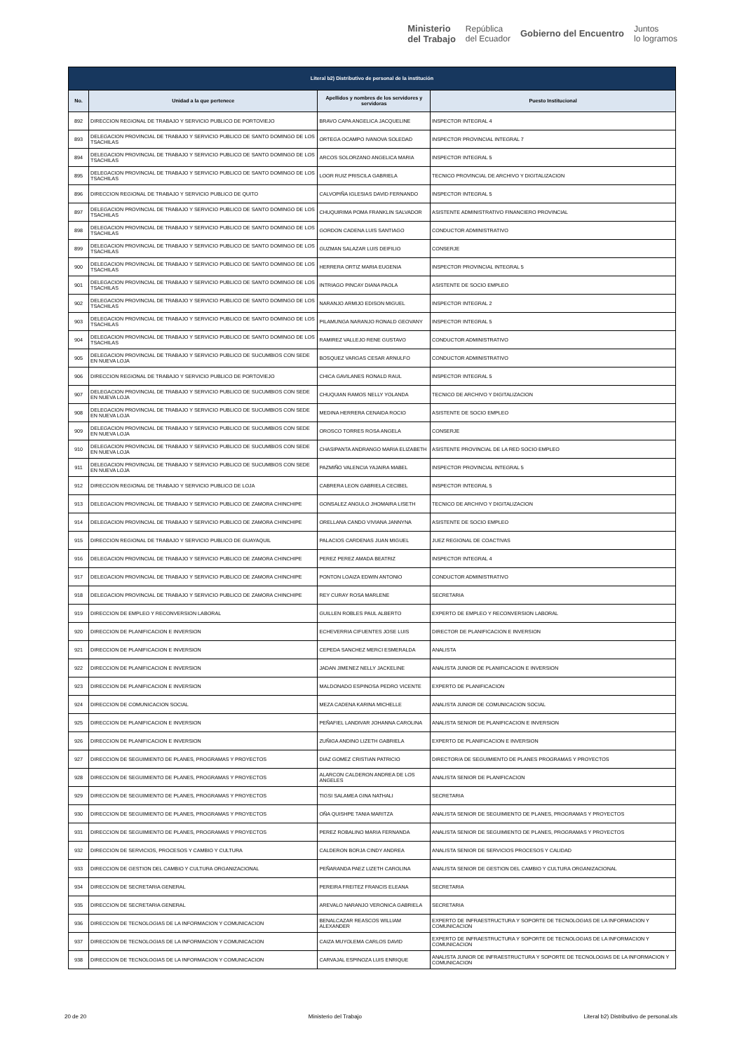Ministerio
del Trabajo República
del Ecuador Gobierno del Encuentro Juntos
lo logramos
| Literal b2) Distributivo de personal de la institución | | | |
| --- | --- | --- | --- |
| No. | Unidad a la que pertenece | Apellidos y nombres de los servidores y servidoras | Puesto Institucional |
| 892 | DIRECCION REGIONAL DE TRABAJO Y SERVICIO PUBLICO DE PORTOVIEJO | BRAVO CAPA ANGELICA JACQUELINE | INSPECTOR INTEGRAL 4 |
| 893 | DELEGACION PROVINCIAL DE TRABAJO Y SERVICIO PUBLICO DE SANTO DOMINGO DE LOS TSACHILAS | ORTEGA OCAMPO IVANOVA SOLEDAD | INSPECTOR PROVINCIAL INTEGRAL 7 |
| 894 | DELEGACION PROVINCIAL DE TRABAJO Y SERVICIO PUBLICO DE SANTO DOMINGO DE LOS TSACHILAS | ARCOS SOLORZANO ANGELICA MARIA | INSPECTOR INTEGRAL 5 |
| 895 | DELEGACION PROVINCIAL DE TRABAJO Y SERVICIO PUBLICO DE SANTO DOMINGO DE LOS TSACHILAS | LOOR RUIZ PRISCILA GABRIELA | TECNICO PROVINCIAL DE ARCHIVO Y DIGITALIZACION |
| 896 | DIRECCION REGIONAL DE TRABAJO Y SERVICIO PUBLICO DE QUITO | CALVOPIÑA IGLESIAS DAVID FERNANDO | INSPECTOR INTEGRAL 5 |
| 897 | DELEGACION PROVINCIAL DE TRABAJO Y SERVICIO PUBLICO DE SANTO DOMINGO DE LOS TSACHILAS | CHUQUIRIMA POMA FRANKLIN SALVADOR | ASISTENTE ADMINISTRATIVO FINANCIERO PROVINCIAL |
| 898 | DELEGACION PROVINCIAL DE TRABAJO Y SERVICIO PUBLICO DE SANTO DOMINGO DE LOS TSACHILAS | GORDON CADENA LUIS SANTIAGO | CONDUCTOR ADMINISTRATIVO |
| 899 | DELEGACION PROVINCIAL DE TRABAJO Y SERVICIO PUBLICO DE SANTO DOMINGO DE LOS TSACHILAS | GUZMAN SALAZAR LUIS DEIFILIO | CONSERJE |
| 900 | DELEGACION PROVINCIAL DE TRABAJO Y SERVICIO PUBLICO DE SANTO DOMINGO DE LOS TSACHILAS | HERRERA ORTIZ MARIA EUGENIA | INSPECTOR PROVINCIAL INTEGRAL 5 |
| 901 | DELEGACION PROVINCIAL DE TRABAJO Y SERVICIO PUBLICO DE SANTO DOMINGO DE LOS TSACHILAS | INTRIAGO PINCAY DIANA PAOLA | ASISTENTE DE SOCIO EMPLEO |
| 902 | DELEGACION PROVINCIAL DE TRABAJO Y SERVICIO PUBLICO DE SANTO DOMINGO DE LOS TSACHILAS | NARANJO ARMIJO EDISON MIGUEL | INSPECTOR INTEGRAL 2 |
| 903 | DELEGACION PROVINCIAL DE TRABAJO Y SERVICIO PUBLICO DE SANTO DOMINGO DE LOS TSACHILAS | PILAMUNGA NARANJO RONALD GEOVANY | INSPECTOR INTEGRAL 5 |
| 904 | DELEGACION PROVINCIAL DE TRABAJO Y SERVICIO PUBLICO DE SANTO DOMINGO DE LOS TSACHILAS | RAMIREZ VALLEJO RENE GUSTAVO | CONDUCTOR ADMINISTRATIVO |
| 905 | DELEGACION PROVINCIAL DE TRABAJO Y SERVICIO PUBLICO DE SUCUMBIOS CON SEDE EN NUEVA LOJA | BOSQUEZ VARGAS CESAR ARNULFO | CONDUCTOR ADMINISTRATIVO |
| 906 | DIRECCION REGIONAL DE TRABAJO Y SERVICIO PUBLICO DE PORTOVIEJO | CHICA GAVILANES RONALD RAUL | INSPECTOR INTEGRAL 5 |
| 907 | DELEGACION PROVINCIAL DE TRABAJO Y SERVICIO PUBLICO DE SUCUMBIOS CON SEDE EN NUEVA LOJA | CHUQUIAN RAMOS NELLY YOLANDA | TECNICO DE ARCHIVO Y DIGITALIZACION |
| 908 | DELEGACION PROVINCIAL DE TRABAJO Y SERVICIO PUBLICO DE SUCUMBIOS CON SEDE EN NUEVA LOJA | MEDINA HERRERA CENAIDA ROCIO | ASISTENTE DE SOCIO EMPLEO |
| 909 | DELEGACION PROVINCIAL DE TRABAJO Y SERVICIO PUBLICO DE SUCUMBIOS CON SEDE EN NUEVA LOJA | OROSCO TORRES ROSA ANGELA | CONSERJE |
| 910 | DELEGACION PROVINCIAL DE TRABAJO Y SERVICIO PUBLICO DE SUCUMBIOS CON SEDE EN NUEVA LOJA | CHASIPANTA ANDRANGO MARIA ELIZABETH | ASISTENTE PROVINCIAL DE LA RED SOCIO EMPLEO |
| 911 | DELEGACION PROVINCIAL DE TRABAJO Y SERVICIO PUBLICO DE SUCUMBIOS CON SEDE EN NUEVA LOJA | PAZMIÑO VALENCIA YAJAIRA MABEL | INSPECTOR PROVINCIAL INTEGRAL 5 |
| 912 | DIRECCION REGIONAL DE TRABAJO Y SERVICIO PUBLICO DE LOJA | CABRERA LEON GABRIELA CECIBEL | INSPECTOR INTEGRAL 5 |
| 913 | DELEGACION PROVINCIAL DE TRABAJO Y SERVICIO PUBLICO DE ZAMORA CHINCHIPE | GONSALEZ ANGULO JHOMAIRA LISETH | TECNICO DE ARCHIVO Y DIGITALIZACION |
| 914 | DELEGACION PROVINCIAL DE TRABAJO Y SERVICIO PUBLICO DE ZAMORA CHINCHIPE | ORELLANA CANDO VIVIANA JANNYNA | ASISTENTE DE SOCIO EMPLEO |
| 915 | DIRECCION REGIONAL DE TRABAJO Y SERVICIO PUBLICO DE GUAYAQUIL | PALACIOS CARDENAS JUAN MIGUEL | JUEZ REGIONAL DE COACTIVAS |
| 916 | DELEGACION PROVINCIAL DE TRABAJO Y SERVICIO PUBLICO DE ZAMORA CHINCHIPE | PEREZ PEREZ AMADA BEATRIZ | INSPECTOR INTEGRAL 4 |
| 917 | DELEGACION PROVINCIAL DE TRABAJO Y SERVICIO PUBLICO DE ZAMORA CHINCHIPE | PONTON LOAIZA EDWIN ANTONIO | CONDUCTOR ADMINISTRATIVO |
| 918 | DELEGACION PROVINCIAL DE TRABAJO Y SERVICIO PUBLICO DE ZAMORA CHINCHIPE | REY CURAY ROSA MARLENE | SECRETARIA |
| 919 | DIRECCION DE EMPLEO Y RECONVERSION LABORAL | GUILLEN ROBLES PAUL ALBERTO | EXPERTO DE EMPLEO Y RECONVERSION LABORAL |
| 920 | DIRECCION DE PLANIFICACION E INVERSION | ECHEVERRIA CIFUENTES JOSE LUIS | DIRECTOR DE PLANIFICACION E INVERSION |
| 921 | DIRECCION DE PLANIFICACION E INVERSION | CEPEDA SANCHEZ MERCI ESMERALDA | ANALISTA |
| 922 | DIRECCION DE PLANIFICACION E INVERSION | JADAN JIMENEZ NELLY JACKELINE | ANALISTA JUNIOR DE PLANIFICACION E INVERSION |
| 923 | DIRECCION DE PLANIFICACION E INVERSION | MALDONADO ESPINOSA PEDRO VICENTE | EXPERTO DE PLANIFICACION |
| 924 | DIRECCION DE COMUNICACION SOCIAL | MEZA CADENA KARINA MICHELLE | ANALISTA JUNIOR DE COMUNICACION SOCIAL |
| 925 | DIRECCION DE PLANIFICACION E INVERSION | PEÑAFIEL LANDIVAR JOHANNA CAROLINA | ANALISTA SENIOR DE PLANIFICACION E INVERSION |
| 926 | DIRECCION DE PLANIFICACION E INVERSION | ZUÑIGA ANDINO LIZETH GABRIELA | EXPERTO DE PLANIFICACION E INVERSION |
| 927 | DIRECCION DE SEGUIMIENTO DE PLANES, PROGRAMAS Y PROYECTOS | DIAZ GOMEZ CRISTIAN PATRICIO | DIRECTOR/A DE SEGUIMIENTO DE PLANES PROGRAMAS Y PROYECTOS |
| 928 | DIRECCION DE SEGUIMIENTO DE PLANES, PROGRAMAS Y PROYECTOS | ALARCON CALDERON ANDREA DE LOS ANGELES | ANALISTA SENIOR DE PLANIFICACION |
| 929 | DIRECCION DE SEGUIMIENTO DE PLANES, PROGRAMAS Y PROYECTOS | TIGSI SALAMEA GINA NATHALI | SECRETARIA |
| 930 | DIRECCION DE SEGUIMIENTO DE PLANES, PROGRAMAS Y PROYECTOS | OÑA QUISHPE TANIA MARITZA | ANALISTA SENIOR DE SEGUIMIENTO DE PLANES, PROGRAMAS Y PROYECTOS |
| 931 | DIRECCION DE SEGUIMIENTO DE PLANES, PROGRAMAS Y PROYECTOS | PEREZ ROBALINO MARIA FERNANDA | ANALISTA SENIOR DE SEGUIMIENTO DE PLANES, PROGRAMAS Y PROYECTOS |
| 932 | DIRECCION DE SERVICIOS, PROCESOS Y CAMBIO Y CULTURA | CALDERON BORJA CINDY ANDREA | ANALISTA SENIOR DE SERVICIOS PROCESOS Y CALIDAD |
| 933 | DIRECCION DE GESTION DEL CAMBIO Y CULTURA ORGANIZACIONAL | PEÑARANDA PAEZ LIZETH CAROLINA | ANALISTA SENIOR DE GESTION DEL CAMBIO Y CULTURA ORGANIZACIONAL |
| 934 | DIRECCION DE SECRETARIA GENERAL | PEREIRA FREITEZ FRANCIS ELEANA | SECRETARIA |
| 935 | DIRECCION DE SECRETARIA GENERAL | AREVALO NARANJO VERONICA GABRIELA | SECRETARIA |
| 936 | DIRECCION DE TECNOLOGIAS DE LA INFORMACION Y COMUNICACION | BENALCAZAR REASCOS WILLIAM ALEXANDER | EXPERTO DE INFRAESTRUCTURA Y SOPORTE DE TECNOLOGIAS DE LA INFORMACION Y COMUNICACION |
| 937 | DIRECCION DE TECNOLOGIAS DE LA INFORMACION Y COMUNICACION | CAIZA MUYOLEMA CARLOS DAVID | EXPERTO DE INFRAESTRUCTURA Y SOPORTE DE TECNOLOGIAS DE LA INFORMACION Y COMUNICACION |
| 938 | DIRECCION DE TECNOLOGIAS DE LA INFORMACION Y COMUNICACION | CARVAJAL ESPINOZA LUIS ENRIQUE | ANALISTA JUNIOR DE INFRAESTRUCTURA Y SOPORTE DE TECNOLOGIAS DE LA INFORMACION Y COMUNICACION |
20 de 20 Ministerio del Trabajo Literal b2) Distributivo de personal.xls